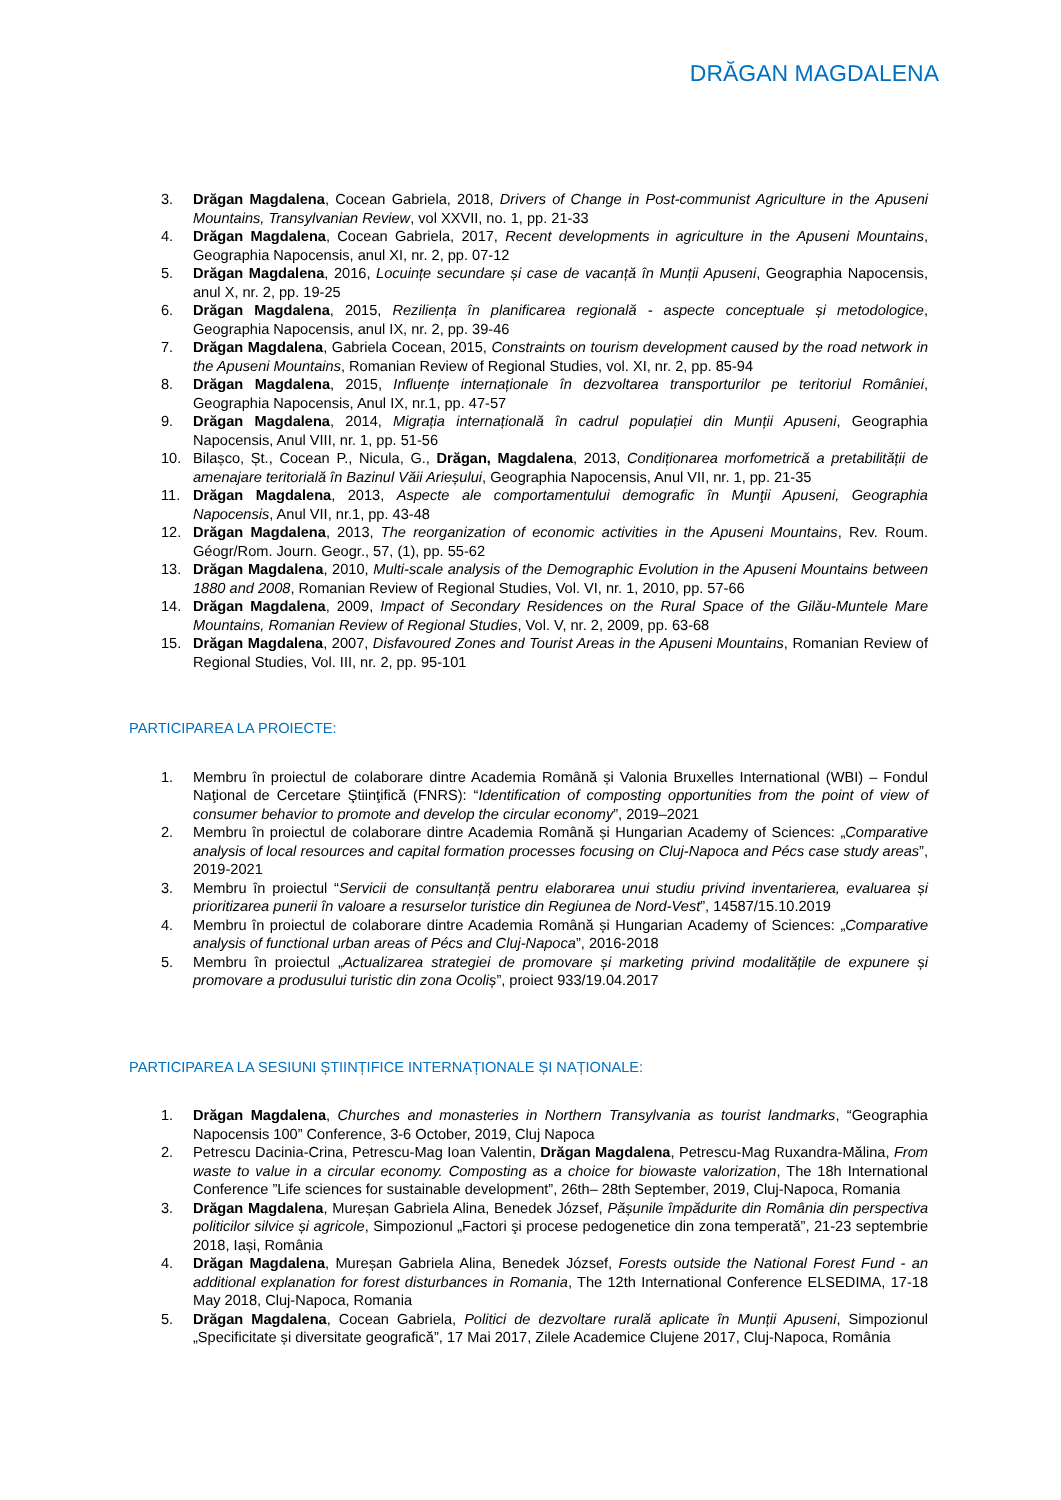DRĂGAN MAGDALENA
3. Drăgan Magdalena, Cocean Gabriela, 2018, Drivers of Change in Post-communist Agriculture in the Apuseni Mountains, Transylvanian Review, vol XXVII, no. 1, pp. 21-33
4. Drăgan Magdalena, Cocean Gabriela, 2017, Recent developments in agriculture in the Apuseni Mountains, Geographia Napocensis, anul XI, nr. 2, pp. 07-12
5. Drăgan Magdalena, 2016, Locuințe secundare și case de vacanță în Munții Apuseni, Geographia Napocensis, anul X, nr. 2, pp. 19-25
6. Drăgan Magdalena, 2015, Reziliența în planificarea regională - aspecte conceptuale și metodologice, Geographia Napocensis, anul IX, nr. 2, pp. 39-46
7. Drăgan Magdalena, Gabriela Cocean, 2015, Constraints on tourism development caused by the road network in the Apuseni Mountains, Romanian Review of Regional Studies, vol. XI, nr. 2, pp. 85-94
8. Drăgan Magdalena, 2015, Influențe internaționale în dezvoltarea transporturilor pe teritoriul României, Geographia Napocensis, Anul IX, nr.1, pp. 47-57
9. Drăgan Magdalena, 2014, Migrația internațională în cadrul populației din Munții Apuseni, Geographia Napocensis, Anul VIII, nr. 1, pp. 51-56
10. Bilașco, Șt., Cocean P., Nicula, G., Drăgan, Magdalena, 2013, Condiționarea morfometrică a pretabilității de amenajare teritorială în Bazinul Văii Arieșului, Geographia Napocensis, Anul VII, nr. 1, pp. 21-35
11. Drăgan Magdalena, 2013, Aspecte ale comportamentului demografic în Munţii Apuseni, Geographia Napocensis, Anul VII, nr.1, pp. 43-48
12. Drăgan Magdalena, 2013, The reorganization of economic activities in the Apuseni Mountains, Rev. Roum. Géogr/Rom. Journ. Geogr., 57, (1), pp. 55-62
13. Drăgan Magdalena, 2010, Multi-scale analysis of the Demographic Evolution in the Apuseni Mountains between 1880 and 2008, Romanian Review of Regional Studies, Vol. VI, nr. 1, 2010, pp. 57-66
14. Drăgan Magdalena, 2009, Impact of Secondary Residences on the Rural Space of the Gilău-Muntele Mare Mountains, Romanian Review of Regional Studies, Vol. V, nr. 2, 2009, pp. 63-68
15. Drăgan Magdalena, 2007, Disfavoured Zones and Tourist Areas in the Apuseni Mountains, Romanian Review of Regional Studies, Vol. III, nr. 2, pp. 95-101
PARTICIPAREA LA PROIECTE:
1. Membru în proiectul de colaborare dintre Academia Română și Valonia Bruxelles International (WBI) – Fondul Naţional de Cercetare Ştiinţifică (FNRS): “Identification of composting opportunities from the point of view of consumer behavior to promote and develop the circular economy”, 2019–2021
2. Membru în proiectul de colaborare dintre Academia Română și Hungarian Academy of Sciences: „Comparative analysis of local resources and capital formation processes focusing on Cluj-Napoca and Pécs case study areas”, 2019-2021
3. Membru în proiectul “Servicii de consultanță pentru elaborarea unui studiu privind inventarierea, evaluarea și prioritizarea punerii în valoare a resurselor turistice din Regiunea de Nord-Vest”, 14587/15.10.2019
4. Membru în proiectul de colaborare dintre Academia Română și Hungarian Academy of Sciences: „Comparative analysis of functional urban areas of Pécs and Cluj-Napoca”, 2016-2018
5. Membru în proiectul „Actualizarea strategiei de promovare și marketing privind modalitățile de expunere și promovare a produsului turistic din zona Ocoliș”, proiect 933/19.04.2017
PARTICIPAREA LA SESIUNI ȘTIINȚIFICE INTERNAȚIONALE ȘI NAȚIONALE:
1. Drăgan Magdalena, Churches and monasteries in Northern Transylvania as tourist landmarks, “Geographia Napocensis 100” Conference, 3-6 October, 2019, Cluj Napoca
2. Petrescu Dacinia-Crina, Petrescu-Mag Ioan Valentin, Drăgan Magdalena, Petrescu-Mag Ruxandra-Mălina, From waste to value in a circular economy. Composting as a choice for biowaste valorization, The 18h International Conference ”Life sciences for sustainable development”, 26th– 28th September, 2019, Cluj-Napoca, Romania
3. Drăgan Magdalena, Mureșan Gabriela Alina, Benedek József, Pășunile împădurite din România din perspectiva politicilor silvice și agricole, Simpozionul „Factori şi procese pedogenetice din zona temperată”, 21-23 septembrie 2018, Iași, România
4. Drăgan Magdalena, Mureșan Gabriela Alina, Benedek József, Forests outside the National Forest Fund - an additional explanation for forest disturbances in Romania, The 12th International Conference ELSEDIMA, 17-18 May 2018, Cluj-Napoca, Romania
5. Drăgan Magdalena, Cocean Gabriela, Politici de dezvoltare rurală aplicate în Munții Apuseni, Simpozionul „Specificitate și diversitate geografică”, 17 Mai 2017, Zilele Academice Clujene 2017, Cluj-Napoca, România